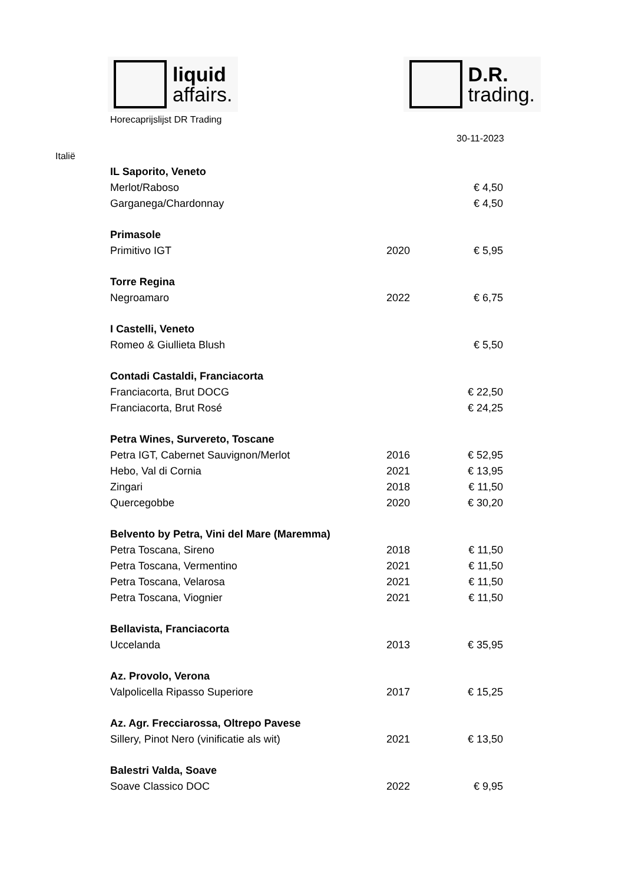liquid
affairs.
D.R.
trading.
Horecaprijslijst DR Trading
30-11-2023
Italië
| IL Saporito, Veneto | | |
| Merlot/Raboso | | € 4,50 |
| Garganega/Chardonnay | | € 4,50 |
| Primasole | | |
| Primitivo IGT | 2020 | € 5,95 |
| Torre Regina | | |
| Negroamaro | 2022 | € 6,75 |
| I Castelli, Veneto | | |
| Romeo & Giullieta Blush | | € 5,50 |
| Contadi Castaldi, Franciacorta | | |
| Franciacorta, Brut DOCG | | € 22,50 |
| Franciacorta, Brut Rosé | | € 24,25 |
| Petra Wines, Survereto, Toscane | | |
| Petra IGT, Cabernet Sauvignon/Merlot | 2016 | € 52,95 |
| Hebo, Val di Cornia | 2021 | € 13,95 |
| Zingari | 2018 | € 11,50 |
| Quercegobbe | 2020 | € 30,20 |
| Belvento by Petra, Vini del Mare (Maremma) | | |
| Petra Toscana, Sireno | 2018 | € 11,50 |
| Petra Toscana, Vermentino | 2021 | € 11,50 |
| Petra Toscana, Velarosa | 2021 | € 11,50 |
| Petra Toscana, Viognier | 2021 | € 11,50 |
| Bellavista, Franciacorta | | |
| Uccelanda | 2013 | € 35,95 |
| Az. Provolo, Verona | | |
| Valpolicella Ripasso Superiore | 2017 | € 15,25 |
| Az. Agr. Frecciarossa, Oltrepo Pavese | | |
| Sillery, Pinot Nero (vinificatie als wit) | 2021 | € 13,50 |
| Balestri Valda, Soave | | |
| Soave Classico DOC | 2022 | € 9,95 |